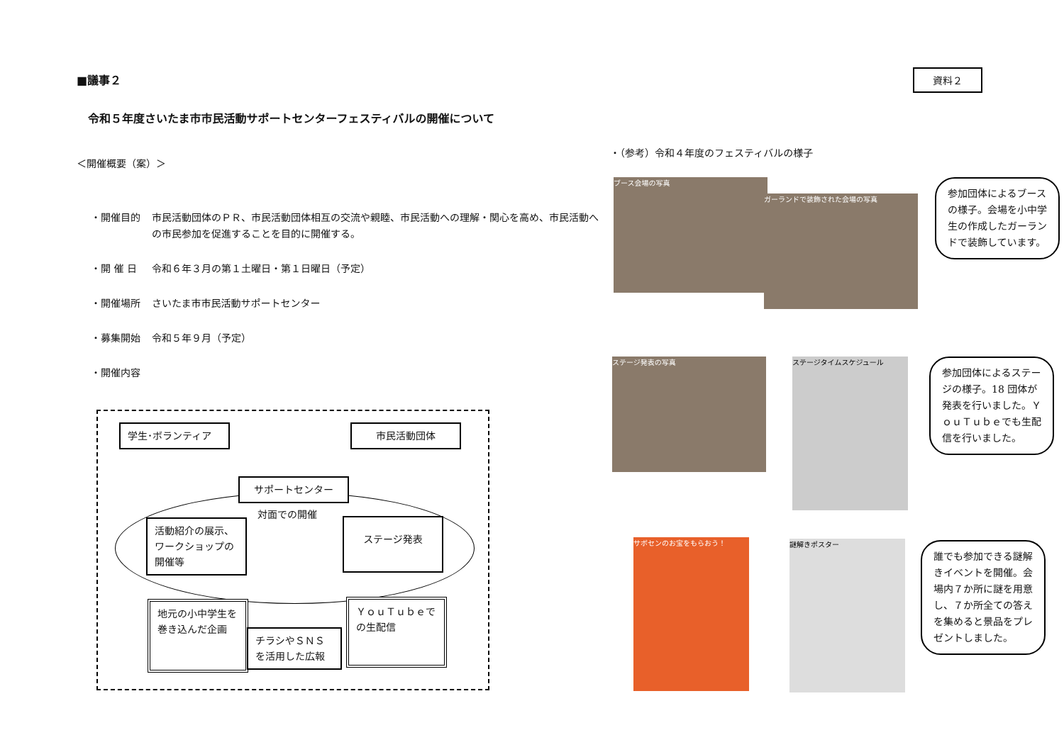資料２
■議事２
令和５年度さいたま市市民活動サポートセンターフェスティバルの開催について
＜開催概要（案）＞
・開催目的 市民活動団体のＰＲ、市民活動団体相互の交流や親睦、市民活動への理解・関心を高め、市民活動への市民参加を促進することを目的に開催する。
・開 催 日 令和６年３月の第１土曜日・第１日曜日（予定）
・開催場所 さいたま市市民活動サポートセンター
・募集開始 令和５年９月（予定）
・開催内容
学生･ボランティア 市民活動団体
サポートセンター
対面での開催
活動紹介の展示、ワークショップの開催等
ステージ発表
地元の小中学生を巻き込んだ企画
チラシやＳＮＳを活用した広報
ＹｏｕＴｕｂｅでの生配信
・（参考）令和４年度のフェスティバルの様子
ブース会場の写真
ガーランドで装飾された会場の写真
参加団体によるブースの様子。会場を小中学生の作成したガーランドで装飾しています。
ステージ発表の写真 ステージタイムスケジュール
参加団体によるステージの様子。18 団体が発表を行いました。ＹｏｕＴｕｂｅでも生配信を行いました。
サボセンのお宝をもらおう！ 謎解きポスター
誰でも参加できる謎解きイベントを開催。会場内７か所に謎を用意し、７か所全ての答えを集めると景品をプレゼントしました。